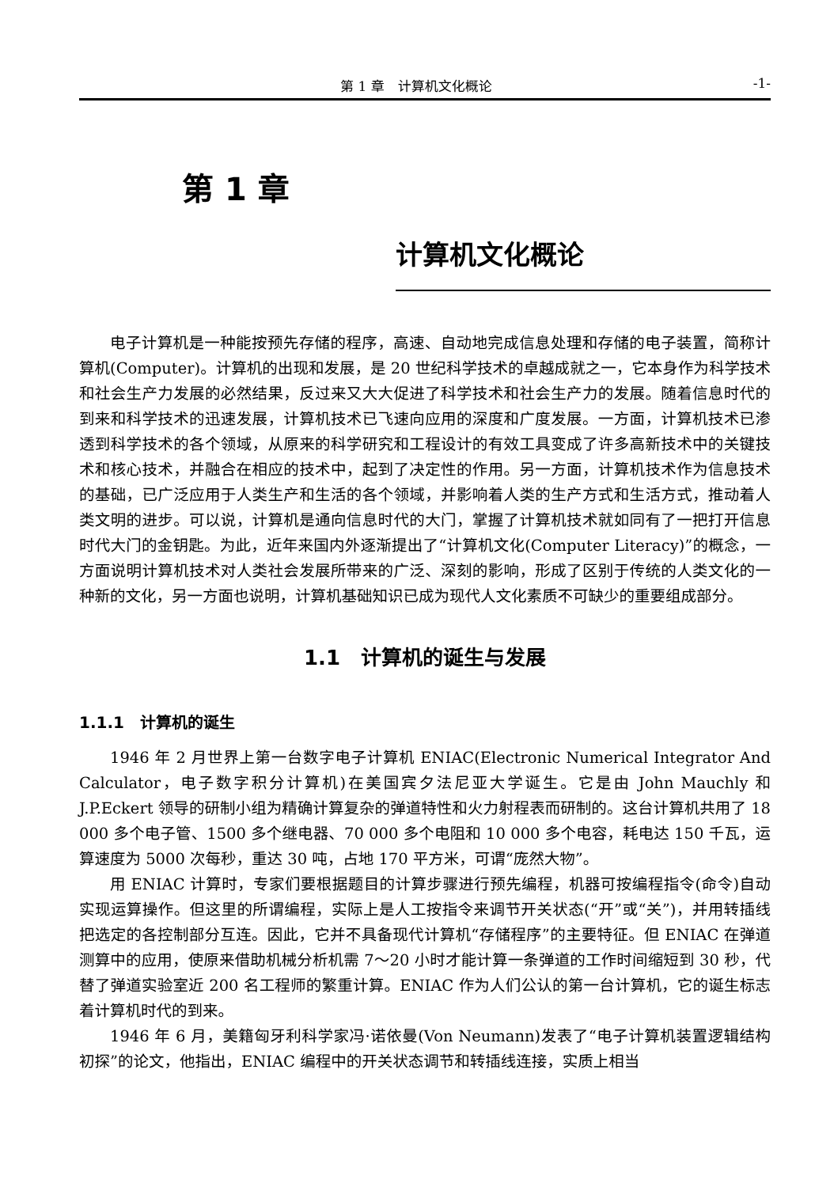第 1 章　计算机文化概论 -1-
第 1 章
计算机文化概论
电子计算机是一种能按预先存储的程序，高速、自动地完成信息处理和存储的电子装置，简称计算机(Computer)。计算机的出现和发展，是 20 世纪科学技术的卓越成就之一，它本身作为科学技术和社会生产力发展的必然结果，反过来又大大促进了科学技术和社会生产力的发展。随着信息时代的到来和科学技术的迅速发展，计算机技术已飞速向应用的深度和广度发展。一方面，计算机技术已渗透到科学技术的各个领域，从原来的科学研究和工程设计的有效工具变成了许多高新技术中的关键技术和核心技术，并融合在相应的技术中，起到了决定性的作用。另一方面，计算机技术作为信息技术的基础，已广泛应用于人类生产和生活的各个领域，并影响着人类的生产方式和生活方式，推动着人类文明的进步。可以说，计算机是通向信息时代的大门，掌握了计算机技术就如同有了一把打开信息时代大门的金钥匙。为此，近年来国内外逐渐提出了“计算机文化(Computer Literacy)”的概念，一方面说明计算机技术对人类社会发展所带来的广泛、深刻的影响，形成了区别于传统的人类文化的一种新的文化，另一方面也说明，计算机基础知识已成为现代人文化素质不可缺少的重要组成部分。
1.1　计算机的诞生与发展
1.1.1　计算机的诞生
1946 年 2 月世界上第一台数字电子计算机 ENIAC(Electronic Numerical Integrator And Calculator，电子数字积分计算机)在美国宾夕法尼亚大学诞生。它是由 John Mauchly 和 J.P.Eckert 领导的研制小组为精确计算复杂的弹道特性和火力射程表而研制的。这台计算机共用了 18 000 多个电子管、1500 多个继电器、70 000 多个电阻和 10 000 多个电容，耗电达 150 千瓦，运算速度为 5000 次每秒，重达 30 吨，占地 170 平方米，可谓“庞然大物”。
用 ENIAC 计算时，专家们要根据题目的计算步骤进行预先编程，机器可按编程指令(命令)自动实现运算操作。但这里的所谓编程，实际上是人工按指令来调节开关状态(“开”或“关”)，并用转插线把选定的各控制部分互连。因此，它并不具备现代计算机“存储程序”的主要特征。但 ENIAC 在弹道测算中的应用，使原来借助机械分析机需 7～20 小时才能计算一条弹道的工作时间缩短到 30 秒，代替了弹道实验室近 200 名工程师的繁重计算。ENIAC 作为人们公认的第一台计算机，它的诞生标志着计算机时代的到来。
1946 年 6 月，美籍匈牙利科学家冯·诺依曼(Von Neumann)发表了“电子计算机装置逻辑结构初探”的论文，他指出，ENIAC 编程中的开关状态调节和转插线连接，实质上相当